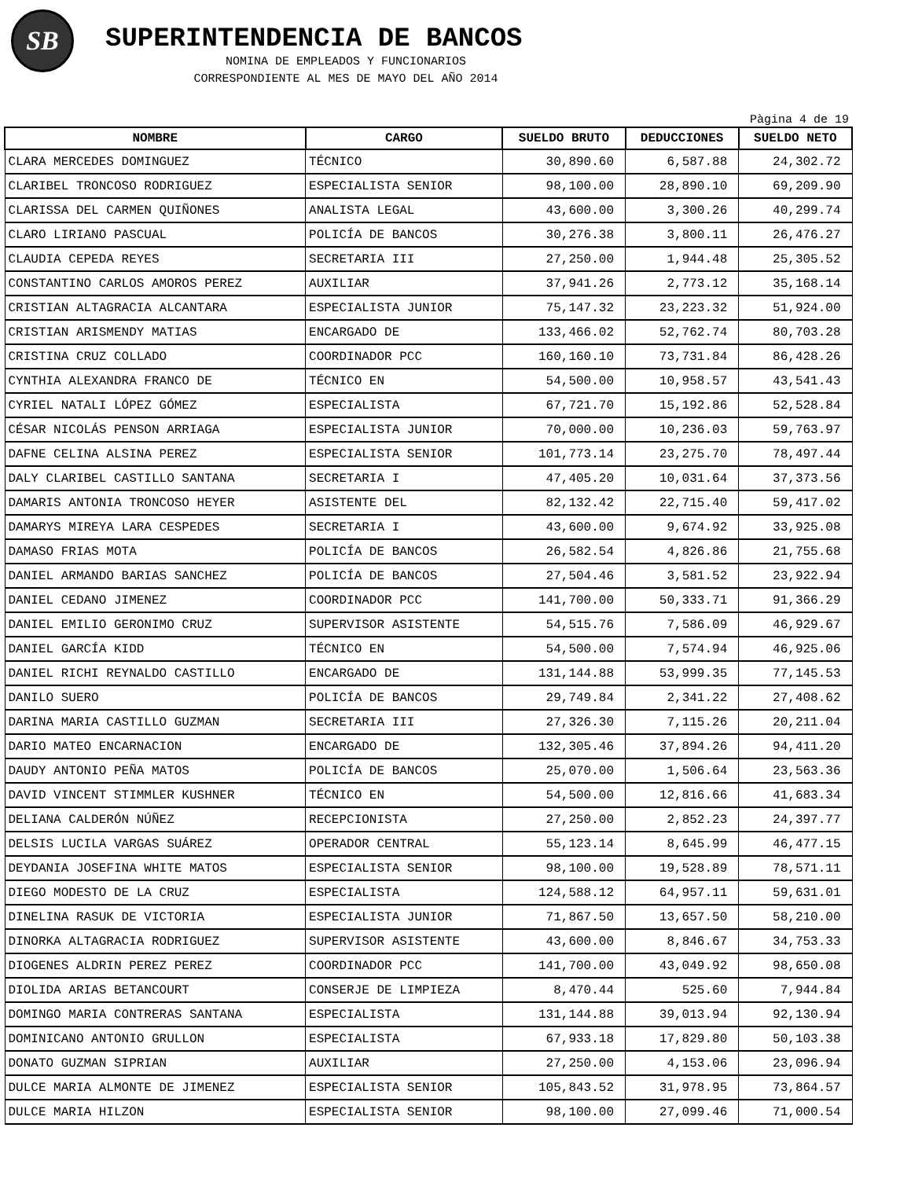SB
SUPERINTENDENCIA DE BANCOS
NOMINA DE EMPLEADOS Y FUNCIONARIOS
CORRESPONDIENTE AL MES DE MAYO DEL AÑO 2014
Pàgina 4 de 19
| NOMBRE | CARGO | SUELDO BRUTO | DEDUCCIONES | SUELDO NETO |
| --- | --- | --- | --- | --- |
| CLARA MERCEDES DOMINGUEZ | TÉCNICO | 30,890.60 | 6,587.88 | 24,302.72 |
| CLARIBEL TRONCOSO RODRIGUEZ | ESPECIALISTA SENIOR | 98,100.00 | 28,890.10 | 69,209.90 |
| CLARISSA DEL CARMEN QUIÑONES | ANALISTA LEGAL | 43,600.00 | 3,300.26 | 40,299.74 |
| CLARO LIRIANO PASCUAL | POLICÍA DE BANCOS | 30,276.38 | 3,800.11 | 26,476.27 |
| CLAUDIA CEPEDA REYES | SECRETARIA III | 27,250.00 | 1,944.48 | 25,305.52 |
| CONSTANTINO CARLOS AMOROS PEREZ | AUXILIAR | 37,941.26 | 2,773.12 | 35,168.14 |
| CRISTIAN ALTAGRACIA ALCANTARA | ESPECIALISTA JUNIOR | 75,147.32 | 23,223.32 | 51,924.00 |
| CRISTIAN ARISMENDY MATIAS | ENCARGADO DE | 133,466.02 | 52,762.74 | 80,703.28 |
| CRISTINA CRUZ COLLADO | COORDINADOR PCC | 160,160.10 | 73,731.84 | 86,428.26 |
| CYNTHIA ALEXANDRA FRANCO DE | TÉCNICO EN | 54,500.00 | 10,958.57 | 43,541.43 |
| CYRIEL NATALI LÓPEZ GÓMEZ | ESPECIALISTA | 67,721.70 | 15,192.86 | 52,528.84 |
| CÉSAR NICOLÁS PENSON ARRIAGA | ESPECIALISTA JUNIOR | 70,000.00 | 10,236.03 | 59,763.97 |
| DAFNE CELINA ALSINA PEREZ | ESPECIALISTA SENIOR | 101,773.14 | 23,275.70 | 78,497.44 |
| DALY CLARIBEL CASTILLO SANTANA | SECRETARIA I | 47,405.20 | 10,031.64 | 37,373.56 |
| DAMARIS ANTONIA TRONCOSO HEYER | ASISTENTE DEL | 82,132.42 | 22,715.40 | 59,417.02 |
| DAMARYS MIREYA LARA CESPEDES | SECRETARIA I | 43,600.00 | 9,674.92 | 33,925.08 |
| DAMASO FRIAS MOTA | POLICÍA DE BANCOS | 26,582.54 | 4,826.86 | 21,755.68 |
| DANIEL ARMANDO BARIAS SANCHEZ | POLICÍA DE BANCOS | 27,504.46 | 3,581.52 | 23,922.94 |
| DANIEL CEDANO JIMENEZ | COORDINADOR PCC | 141,700.00 | 50,333.71 | 91,366.29 |
| DANIEL EMILIO GERONIMO CRUZ | SUPERVISOR ASISTENTE | 54,515.76 | 7,586.09 | 46,929.67 |
| DANIEL GARCÍA KIDD | TÉCNICO EN | 54,500.00 | 7,574.94 | 46,925.06 |
| DANIEL RICHI REYNALDO CASTILLO | ENCARGADO DE | 131,144.88 | 53,999.35 | 77,145.53 |
| DANILO SUERO | POLICÍA DE BANCOS | 29,749.84 | 2,341.22 | 27,408.62 |
| DARINA MARIA CASTILLO GUZMAN | SECRETARIA III | 27,326.30 | 7,115.26 | 20,211.04 |
| DARIO MATEO ENCARNACION | ENCARGADO DE | 132,305.46 | 37,894.26 | 94,411.20 |
| DAUDY ANTONIO PEÑA MATOS | POLICÍA DE BANCOS | 25,070.00 | 1,506.64 | 23,563.36 |
| DAVID VINCENT STIMMLER KUSHNER | TÉCNICO EN | 54,500.00 | 12,816.66 | 41,683.34 |
| DELIANA CALDERÓN NÚÑEZ | RECEPCIONISTA | 27,250.00 | 2,852.23 | 24,397.77 |
| DELSIS LUCILA VARGAS SUÁREZ | OPERADOR CENTRAL | 55,123.14 | 8,645.99 | 46,477.15 |
| DEYDANIA JOSEFINA WHITE MATOS | ESPECIALISTA SENIOR | 98,100.00 | 19,528.89 | 78,571.11 |
| DIEGO MODESTO DE LA CRUZ | ESPECIALISTA | 124,588.12 | 64,957.11 | 59,631.01 |
| DINELINA RASUK DE VICTORIA | ESPECIALISTA JUNIOR | 71,867.50 | 13,657.50 | 58,210.00 |
| DINORKA ALTAGRACIA RODRIGUEZ | SUPERVISOR ASISTENTE | 43,600.00 | 8,846.67 | 34,753.33 |
| DIOGENES ALDRIN PEREZ PEREZ | COORDINADOR PCC | 141,700.00 | 43,049.92 | 98,650.08 |
| DIOLIDA ARIAS BETANCOURT | CONSERJE DE LIMPIEZA | 8,470.44 | 525.60 | 7,944.84 |
| DOMINGO MARIA CONTRERAS SANTANA | ESPECIALISTA | 131,144.88 | 39,013.94 | 92,130.94 |
| DOMINICANO ANTONIO GRULLON | ESPECIALISTA | 67,933.18 | 17,829.80 | 50,103.38 |
| DONATO GUZMAN SIPRIAN | AUXILIAR | 27,250.00 | 4,153.06 | 23,096.94 |
| DULCE MARIA ALMONTE DE JIMENEZ | ESPECIALISTA SENIOR | 105,843.52 | 31,978.95 | 73,864.57 |
| DULCE MARIA HILZON | ESPECIALISTA SENIOR | 98,100.00 | 27,099.46 | 71,000.54 |